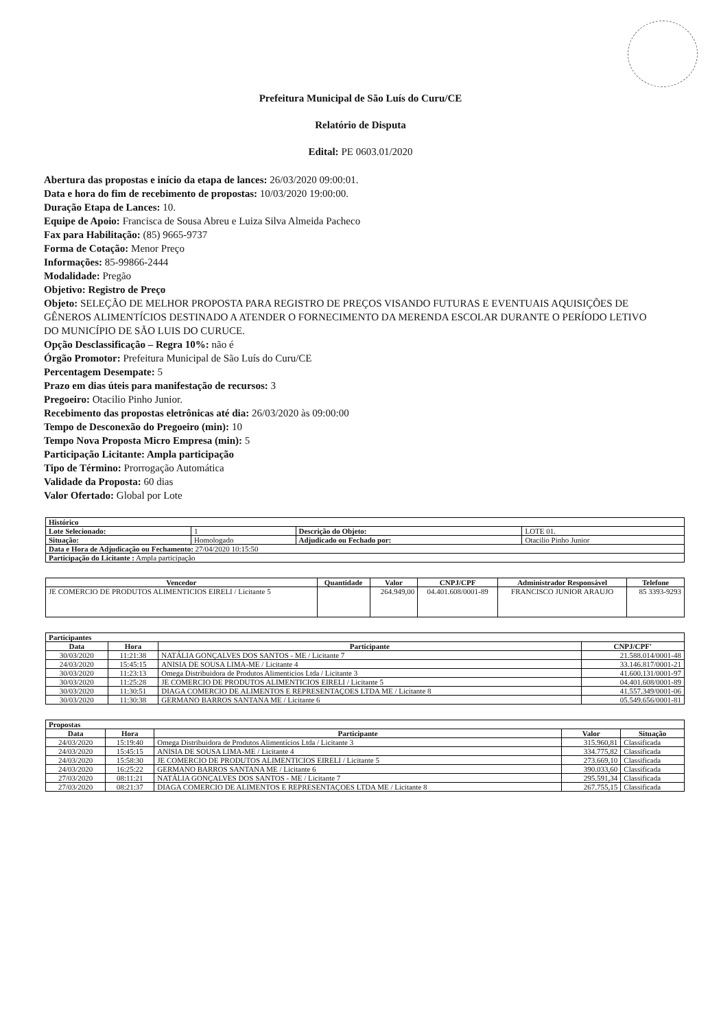Prefeitura Municipal de São Luís do Curu/CE
Relatório de Disputa
Edital: PE 0603.01/2020
Abertura das propostas e início da etapa de lances: 26/03/2020 09:00:01.
Data e hora do fim de recebimento de propostas: 10/03/2020 19:00:00.
Duração Etapa de Lances: 10.
Equipe de Apoio: Francisca de Sousa Abreu e Luiza Silva Almeida Pacheco
Fax para Habilitação: (85) 9665-9737
Forma de Cotação: Menor Preço
Informações: 85-99866-2444
Modalidade: Pregão
Objetivo: Registro de Preço
Objeto: SELEÇÃO DE MELHOR PROPOSTA PARA REGISTRO DE PREÇOS VISANDO FUTURAS E EVENTUAIS AQUISIÇÕES DE GÊNEROS ALIMENTÍCIOS DESTINADO A ATENDER O FORNECIMENTO DA MERENDA ESCOLAR DURANTE O PERÍODO LETIVO DO MUNICÍPIO DE SÃO LUIS DO CURUCE.
Opção Desclassificação – Regra 10%: não é
Órgão Promotor: Prefeitura Municipal de São Luís do Curu/CE
Percentagem Desempate: 5
Prazo em dias úteis para manifestação de recursos: 3
Pregoeiro: Otacilio Pinho Junior.
Recebimento das propostas eletrônicas até dia: 26/03/2020 às 09:00:00
Tempo de Desconexão do Pregoeiro (min): 10
Tempo Nova Proposta Micro Empresa (min): 5
Participação Licitante: Ampla participação
Tipo de Término: Prorrogação Automática
Validade da Proposta: 60 dias
Valor Ofertado: Global por Lote
| Histórico | | | |
| Lote Selecionado: | 1 | Descrição do Objeto: | LOTE 01. |
| Situação: | Homologado | Adjudicado ou Fechado por: | Otacilio Pinho Junior |
| Data e Hora de Adjudicação ou Fechamento: 27/04/2020 10:15:50 | | | |
| Participação do Licitante : Ampla participação | | | |
| Vencedor | Quantidade | Valor | CNPJ/CPF | Administrador Responsável | Telefone |
| --- | --- | --- | --- | --- | --- |
| JE COMERCIO DE PRODUTOS ALIMENTICIOS EIRELI / Licitante 5 | | 264.949,00 | 04.401.608/0001-89 | FRANCISCO JUNIOR ARAUJO | 85 3393-9293 |
| Participantes | | | |
| Data | Hora | Participante | CNPJ/CPF' |
| 30/03/2020 | 11:21:38 | NATÁLIA GONÇALVES DOS SANTOS - ME / Licitante 7 | 21.588.014/0001-48 |
| 24/03/2020 | 15:45:15 | ANISIA DE SOUSA LIMA-ME / Licitante 4 | 33.146.817/0001-21 |
| 30/03/2020 | 11:23:13 | Omega Distribuidora de Produtos Alimenticios Ltda / Licitante 3 | 41.600.131/0001-97 |
| 30/03/2020 | 11:25:28 | JE COMERCIO DE PRODUTOS ALIMENTICIOS EIRELI / Licitante 5 | 04.401.608/0001-89 |
| 30/03/2020 | 11:30:51 | DIAGA COMERCIO DE ALIMENTOS E REPRESENTAÇOES LTDA ME / Licitante 8 | 41.557.349/0001-06 |
| 30/03/2020 | 11:30:38 | GERMANO BARROS SANTANA ME / Licitante 6 | 05.549.656/0001-81 |
| Propostas | | | | |
| Data | Hora | Participante | Valor | Situação |
| 24/03/2020 | 15:19:40 | Omega Distribuidora de Produtos Alimentícios Ltda / Licitante 3 | 315.960,81 | Classificada |
| 24/03/2020 | 15:45:15 | ANISIA DE SOUSA LIMA-ME / Licitante 4 | 334.775,82 | Classificada |
| 24/03/2020 | 15:58:30 | JE COMERCIO DE PRODUTOS ALIMENTICIOS EIRELI / Licitante 5 | 273.669,10 | Classificada |
| 24/03/2020 | 16:25:22 | GERMANO BARROS SANTANA ME / Licitante 6 | 390.033,60 | Classificada |
| 27/03/2020 | 08:11:21 | NATÁLIA GONÇALVES DOS SANTOS - ME / Licitante 7 | 295.591,34 | Classificada |
| 27/03/2020 | 08:21:37 | DIAGA COMERCIO DE ALIMENTOS E REPRESENTAÇOES LTDA ME / Licitante 8 | 267.755,15 | Classificada |